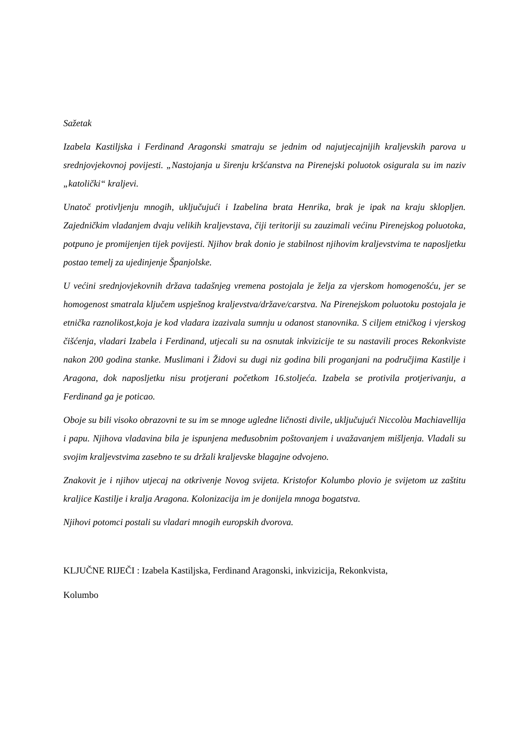Sažetak
Izabela Kastiljska i Ferdinand Aragonski smatraju se jednim od najutjecajnijih kraljevskih parova u srednjovjekovnoj povijesti. „Nastojanja u širenju kršćanstva na Pirenejski poluotok osigurala su im naziv „katolički“ kraljevi.
Unatoč protivljenju mnogih, uključujući i Izabelina brata Henrika, brak je ipak na kraju sklopljen. Zajedničkim vladanjem dvaju velikih kraljevstava, čiji teritoriji su zauzimali većinu Pirenejskog poluotoka, potpuno je promijenjen tijek povijesti. Njihov brak donio je stabilnost njihovim kraljevstvima te naposljetku postao temelj za ujedinjenje Španjolske.
U većini srednjovjekovnih država tadašnjeg vremena postojala je želja za vjerskom homogenošću, jer se homogenost smatrala ključem uspješnog kraljevstva/države/carstva. Na Pirenejskom poluotoku postojala je etnička raznolikost,koja je kod vladara izazivala sumnju u odanost stanovnika. S ciljem etničkog i vjerskog čišćenja, vladari Izabela i Ferdinand, utjecali su na osnutak inkvizicije te su nastavili proces Rekonkviste nakon 200 godina stanke. Muslimani i Židovi su dugi niz godina bili proganjani na područjima Kastilje i Aragona, dok naposljetku nisu protjerani početkom 16.stoljeća. Izabela se protivila protjerivanju, a Ferdinand ga je poticao.
Oboje su bili visoko obrazovni te su im se mnoge ugledne ličnosti divile, uključujući Niccolòu Machiavellija i papu. Njihova vladavina bila je ispunjena međusobnim poštovanjem i uvažavanjem mišljenja. Vladali su svojim kraljevstvima zasebno te su držali kraljevske blagajne odvojeno.
Znakovit je i njihov utjecaj na otkrivenje Novog svijeta. Kristofor Kolumbo plovio je svijetom uz zaštitu kraljice Kastilje i kralja Aragona. Kolonizacija im je donijela mnoga bogatstva.
Njihovi potomci postali su vladari mnogih europskih dvorova.
KLJUČNE RIJEČI : Izabela Kastiljska, Ferdinand Aragonski, inkvizicija, Rekonkvista,
Kolumbo